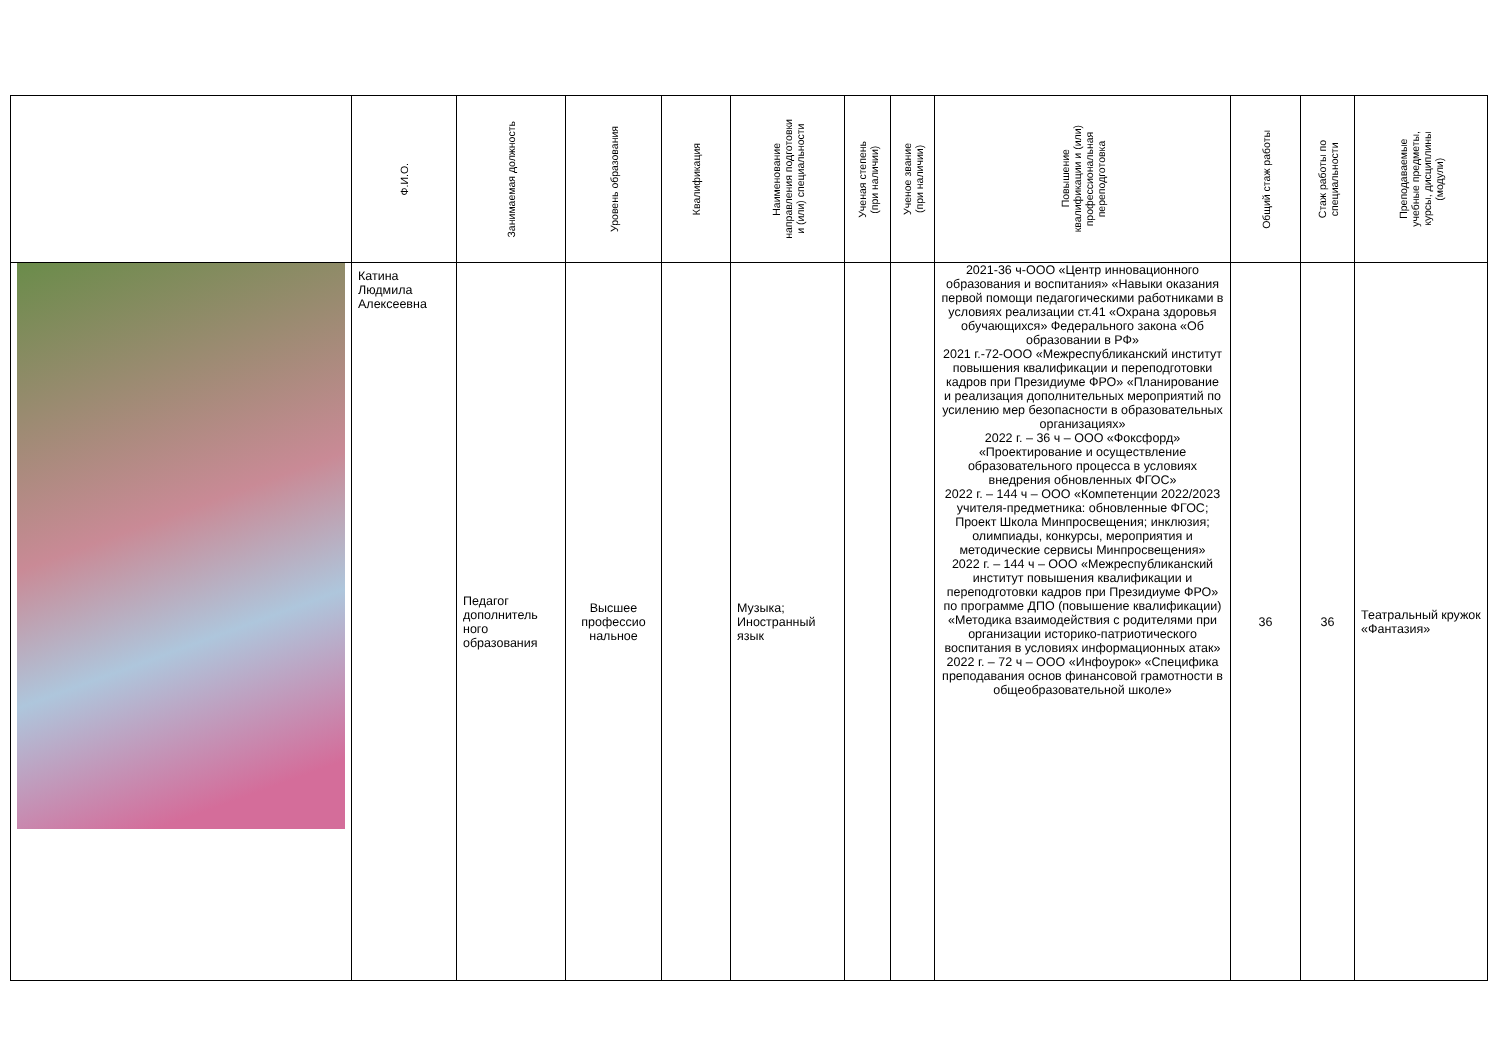| | Ф.И.О. | Занимаемая должность | Уровень образования | Квалификация | Наименование направления подготовки и (или) специальности | Ученая степень (при наличии) | Ученое звание (при наличии) | Повышение квалификации и (или) профессиональная переподготовка | Общий стаж работы | Стаж работы по специальности | Преподаваемые учебные предметы, курсы, дисциплины (модули) |
| --- | --- | --- | --- | --- | --- | --- | --- | --- | --- | --- | --- |
| | Катина Людмила Алексеевна | Педагог дополнитель ного образования | Высшее профессио нальное | | Музыка; Иностранный язык | | | 2021-36 ч-ООО «Центр инновационного образования и воспитания» «Навыки оказания первой помощи педагогическими работниками в условиях реализации ст.41 «Охрана здоровья обучающихся» Федерального закона «Об образовании в РФ» 2021 г.-72-ООО «Межреспубликанский институт повышения квалификации и переподготовки кадров при Президиуме ФРО» «Планирование и реализация дополнительных мероприятий по усилению мер безопасности в образовательных организациях» 2022 г. – 36 ч – ООО «Фоксфорд» «Проектирование и осуществление образовательного процесса в условиях внедрения обновленных ФГОС» 2022 г. – 144 ч – ООО «Компетенции 2022/2023 учителя-предметника: обновленные ФГОС; Проект Школа Минпросвещения; инклюзия; олимпиады, конкурсы, мероприятия и методические сервисы Минпросвещения» 2022 г. – 144 ч – ООО «Межреспубликанский институт повышения квалификации и переподготовки кадров при Президиуме ФРО» по программе ДПО (повышение квалификации) «Методика взаимодействия с родителями при организации историко-патриотического воспитания в условиях информационных атак» 2022 г. – 72 ч – ООО «Инфоурок» «Специфика преподавания основ финансовой грамотности в общеобразовательной школе» | 36 | 36 | Театральный кружок «Фантазия» |